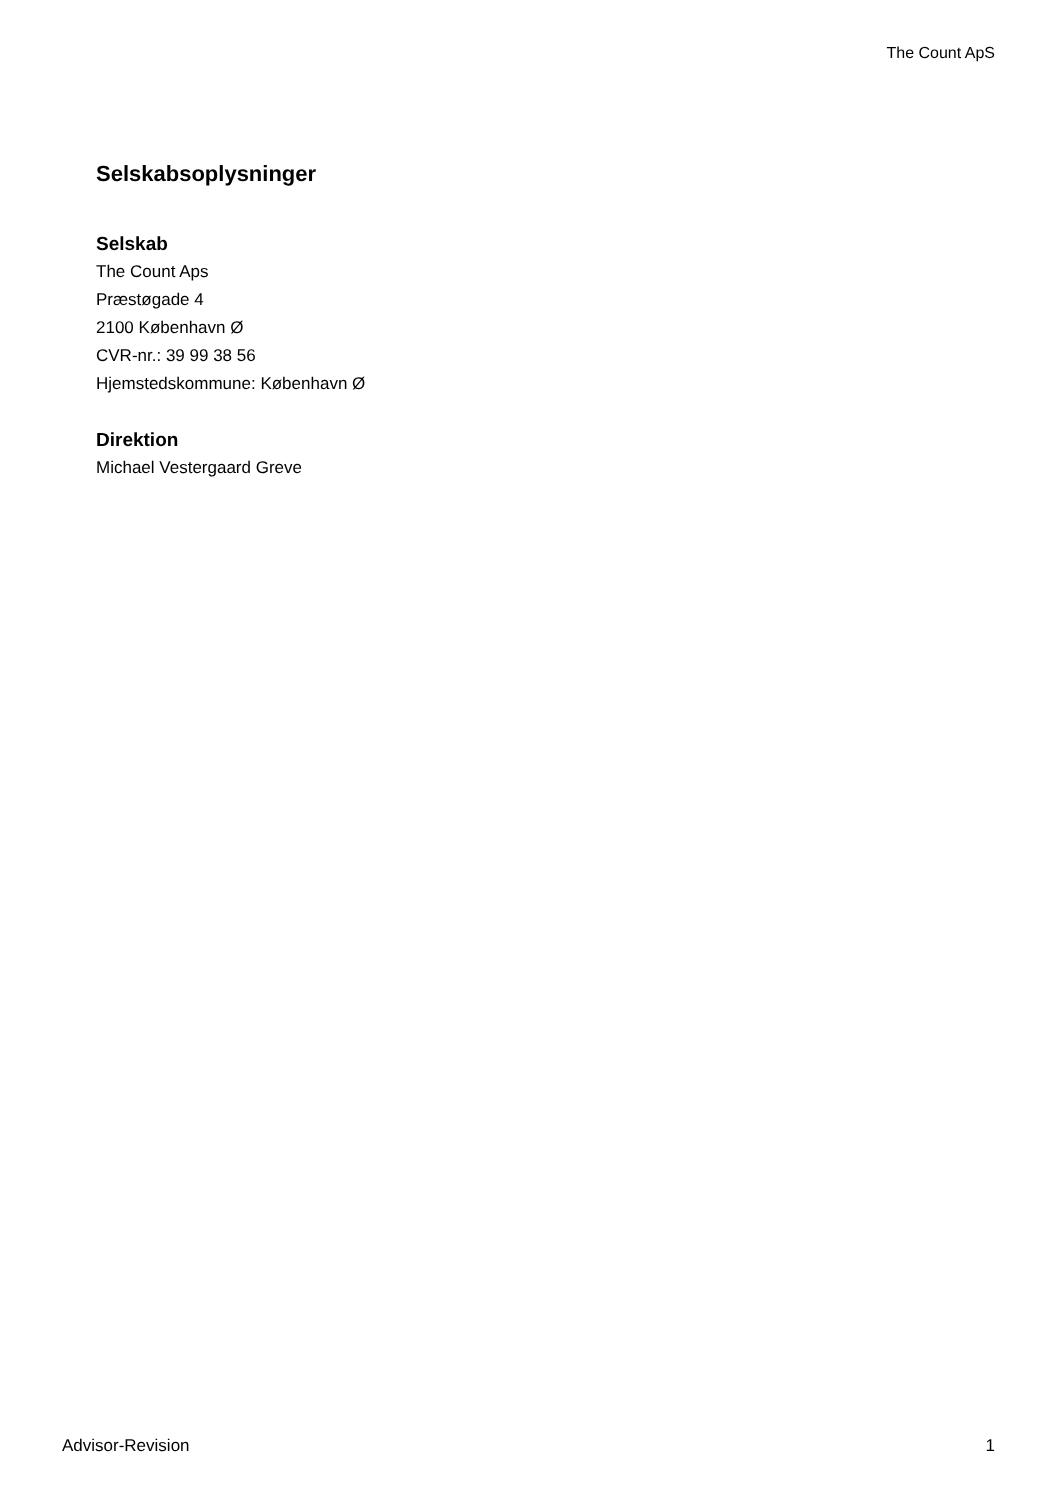The Count ApS
Selskabsoplysninger
Selskab
The Count Aps
Præstøgade 4
2100 København Ø
CVR-nr.: 39 99 38 56
Hjemstedskommune: København Ø
Direktion
Michael Vestergaard Greve
Advisor-Revision 1